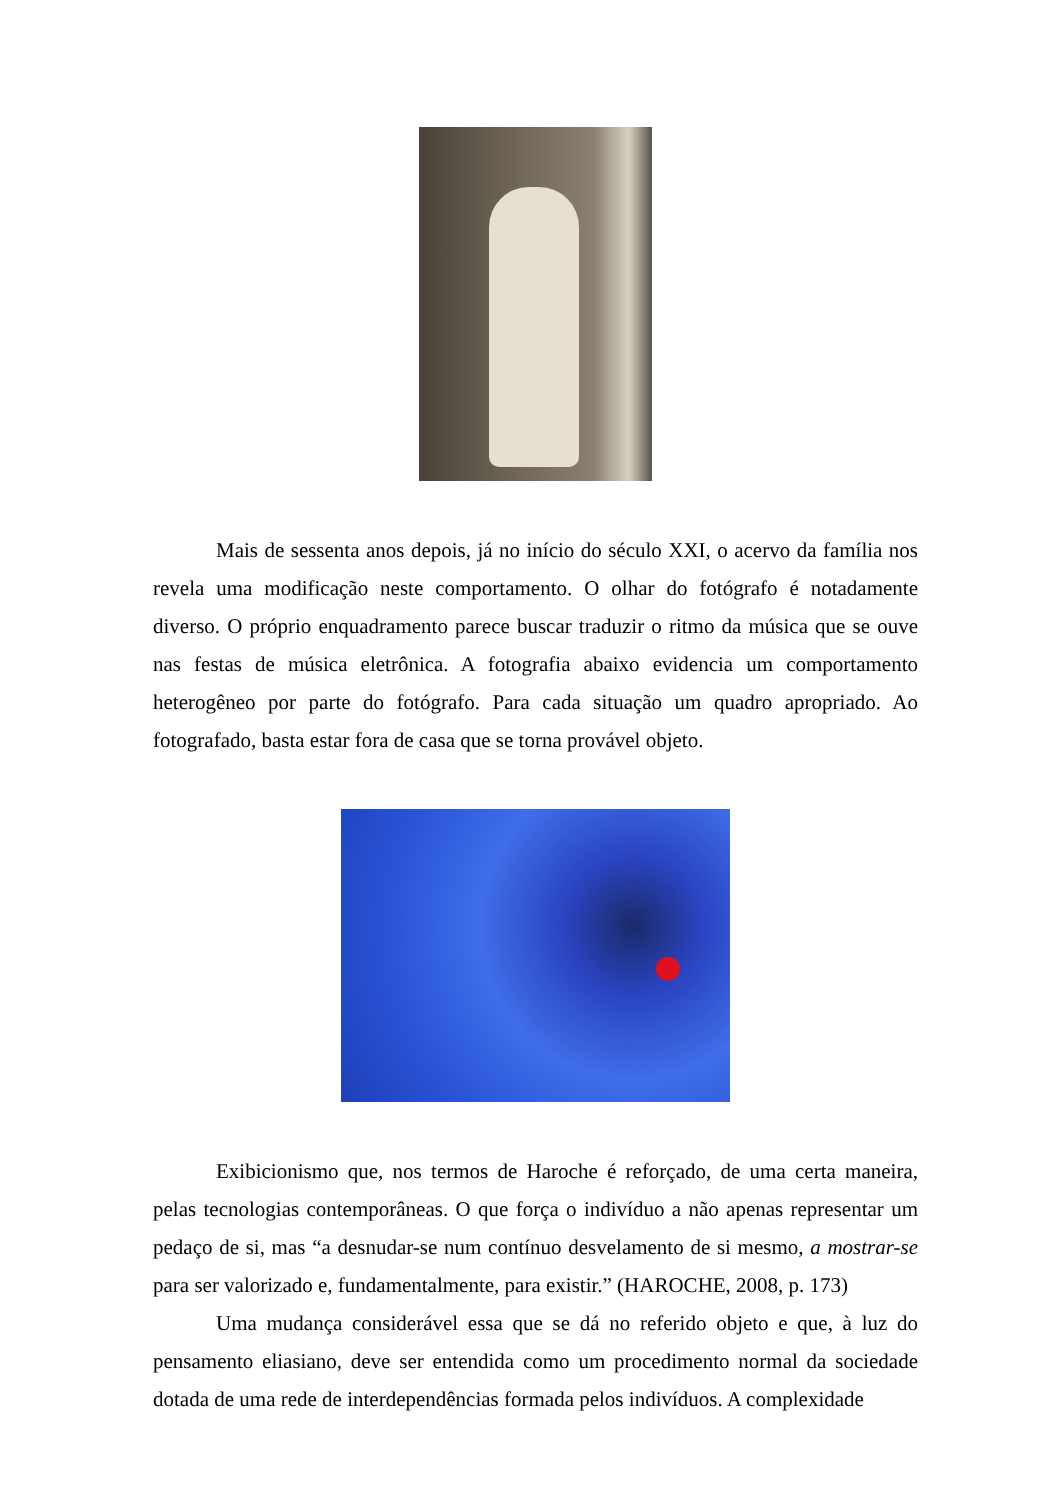Mais de sessenta anos depois, já no início do século XXI, o acervo da família nos revela uma modificação neste comportamento. O olhar do fotógrafo é notadamente diverso. O próprio enquadramento parece buscar traduzir o ritmo da música que se ouve nas festas de música eletrônica. A fotografia abaixo evidencia um comportamento heterogêneo por parte do fotógrafo. Para cada situação um quadro apropriado. Ao fotografado, basta estar fora de casa que se torna provável objeto.
Exibicionismo que, nos termos de Haroche é reforçado, de uma certa maneira, pelas tecnologias contemporâneas. O que força o indivíduo a não apenas representar um pedaço de si, mas “a desnudar-se num contínuo desvelamento de si mesmo, a mostrar-se para ser valorizado e, fundamentalmente, para existir.” (HAROCHE, 2008, p. 173)
Uma mudança considerável essa que se dá no referido objeto e que, à luz do pensamento eliasiano, deve ser entendida como um procedimento normal da sociedade dotada de uma rede de interdependências formada pelos indivíduos. A complexidade